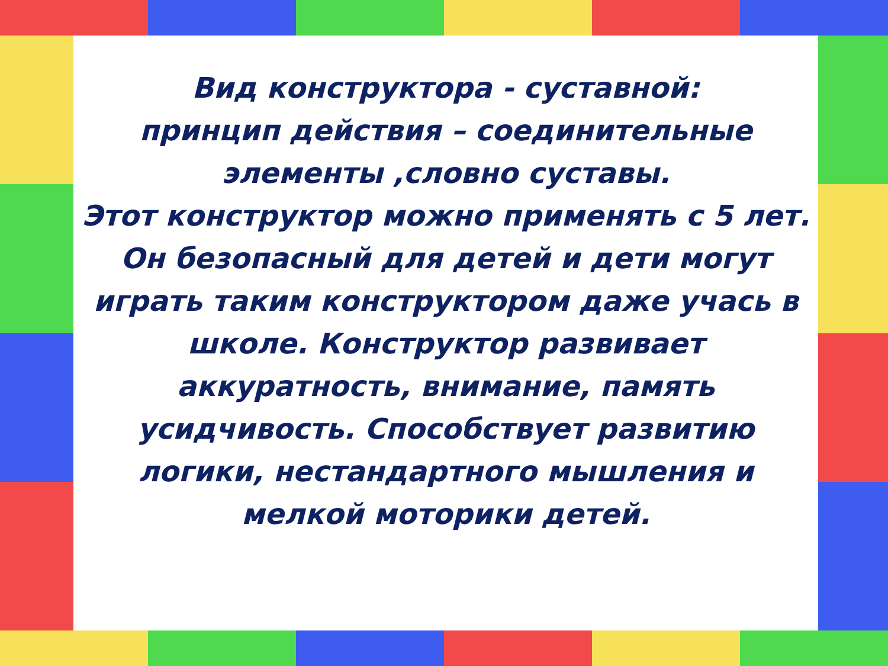Вид конструктора - суставной:
принцип действия – соединительные элементы ,словно суставы.
Этот конструктор можно применять с 5 лет.
Он безопасный для детей и дети могут играть таким конструктором даже учась в школе. Конструктор развивает аккуратность, внимание, память усидчивость. Способствует развитию логики, нестандартного мышления и мелкой моторики детей.